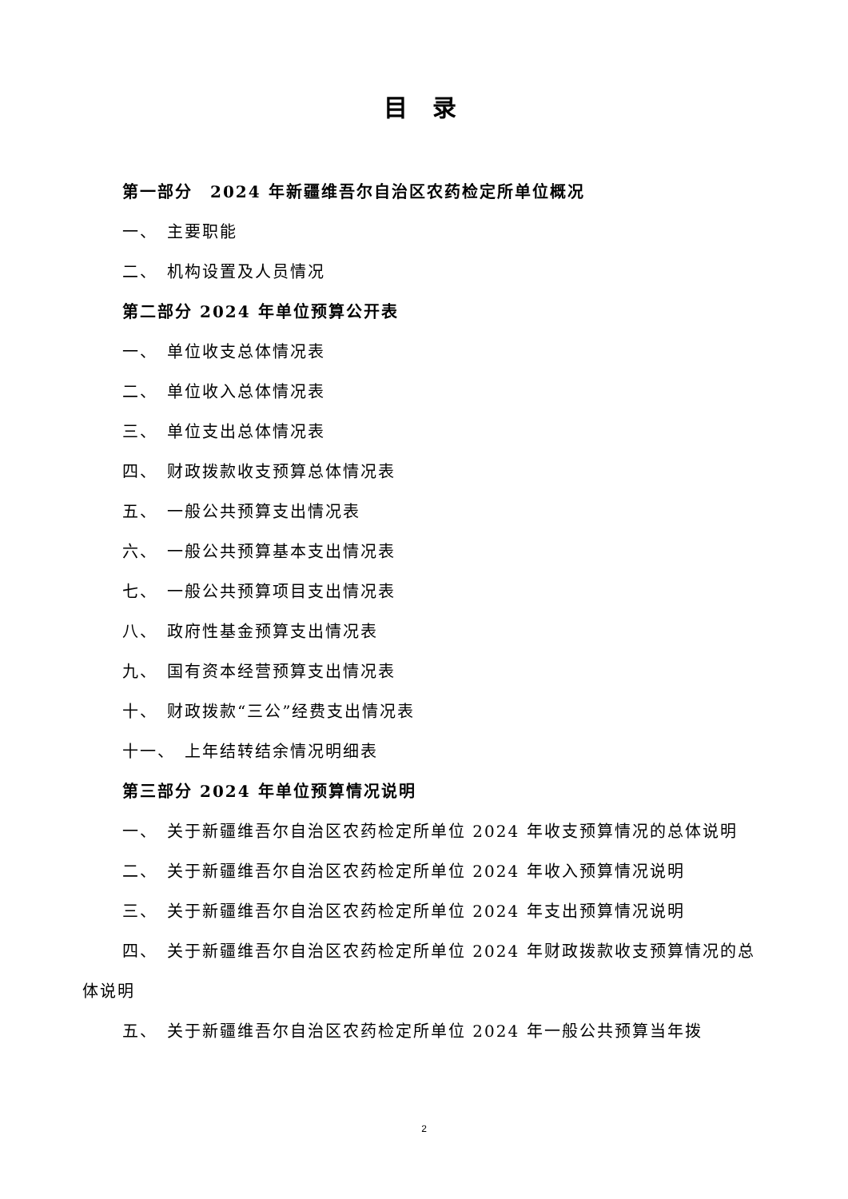目 录
第一部分　2024 年新疆维吾尔自治区农药检定所单位概况
一、　主要职能
二、　机构设置及人员情况
第二部分 2024 年单位预算公开表
一、　单位收支总体情况表
二、　单位收入总体情况表
三、　单位支出总体情况表
四、　财政拨款收支预算总体情况表
五、　一般公共预算支出情况表
六、　一般公共预算基本支出情况表
七、　一般公共预算项目支出情况表
八、　政府性基金预算支出情况表
九、　国有资本经营预算支出情况表
十、　财政拨款“三公”经费支出情况表
十一、　上年结转结余情况明细表
第三部分 2024 年单位预算情况说明
一、　关于新疆维吾尔自治区农药检定所单位 2024 年收支预算情况的总体说明
二、　关于新疆维吾尔自治区农药检定所单位 2024 年收入预算情况说明
三、　关于新疆维吾尔自治区农药检定所单位 2024 年支出预算情况说明
四、　关于新疆维吾尔自治区农药检定所单位 2024 年财政拨款收支预算情况的总体说明
五、　关于新疆维吾尔自治区农药检定所单位 2024 年一般公共预算当年拨
2